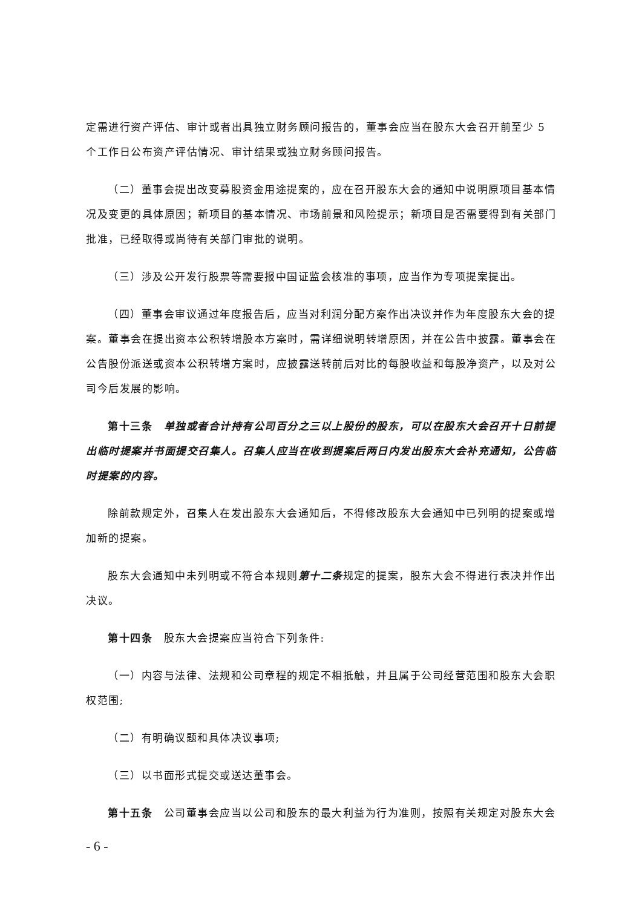定需进行资产评估、审计或者出具独立财务顾问报告的，董事会应当在股东大会召开前至少 5 个工作日公布资产评估情况、审计结果或独立财务顾问报告。
（二）董事会提出改变募股资金用途提案的，应在召开股东大会的通知中说明原项目基本情况及变更的具体原因；新项目的基本情况、市场前景和风险提示；新项目是否需要得到有关部门批准，已经取得或尚待有关部门审批的说明。
（三）涉及公开发行股票等需要报中国证监会核准的事项，应当作为专项提案提出。
（四）董事会审议通过年度报告后，应当对利润分配方案作出决议并作为年度股东大会的提案。董事会在提出资本公积转增股本方案时，需详细说明转增原因，并在公告中披露。董事会在公告股份派送或资本公积转增方案时，应披露送转前后对比的每股收益和每股净资产，以及对公司今后发展的影响。
第十三条　单独或者合计持有公司百分之三以上股份的股东，可以在股东大会召开十日前提出临时提案并书面提交召集人。召集人应当在收到提案后两日内发出股东大会补充通知，公告临时提案的内容。
除前款规定外，召集人在发出股东大会通知后，不得修改股东大会通知中已列明的提案或增加新的提案。
股东大会通知中未列明或不符合本规则第十二条规定的提案，股东大会不得进行表决并作出决议。
第十四条　股东大会提案应当符合下列条件:
（一）内容与法律、法规和公司章程的规定不相抵触，并且属于公司经营范围和股东大会职权范围;
（二）有明确议题和具体决议事项;
（三）以书面形式提交或送达董事会。
第十五条　公司董事会应当以公司和股东的最大利益为行为准则，按照有关规定对股东大会
- 6 -